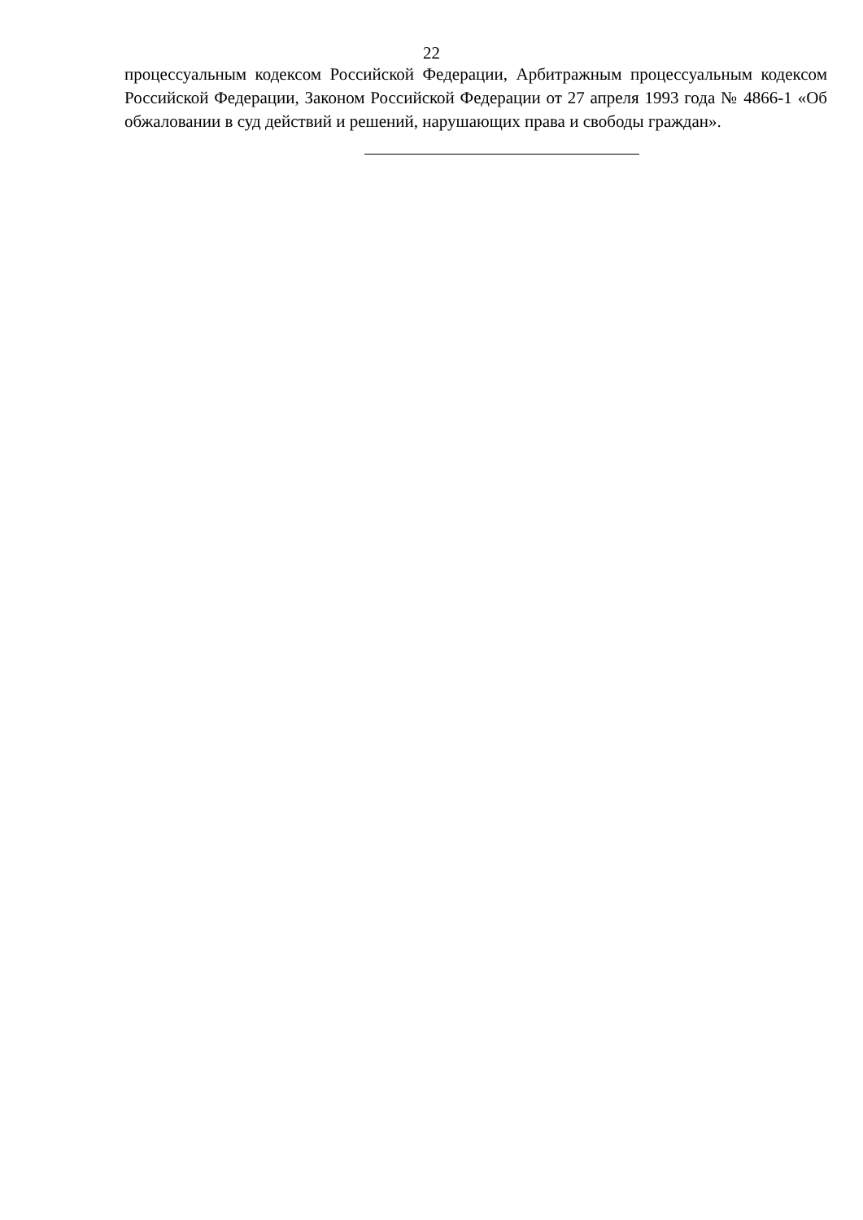22
процессуальным кодексом Российской Федерации, Арбитражным процессуальным кодексом Российской Федерации, Законом Российской Федерации от 27 апреля 1993 года № 4866-1 «Об обжаловании в суд действий и решений, нарушающих права и свободы граждан».